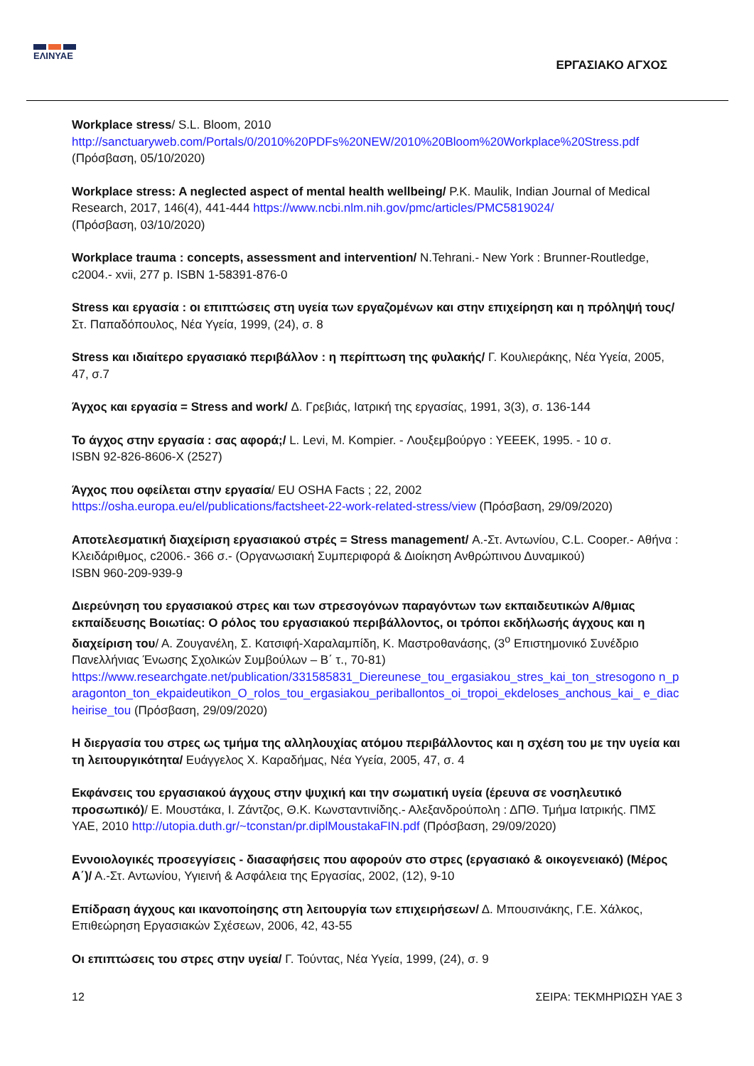ΕΛΙΝΥΑΕ
ΕΡΓΑΣΙΑΚΟ ΑΓΧΟΣ
Workplace stress/ S.L. Bloom, 2010
http://sanctuaryweb.com/Portals/0/2010%20PDFs%20NEW/2010%20Bloom%20Workplace%20Stress.pdf
(Πρόσβαση, 05/10/2020)
Workplace stress: A neglected aspect of mental health wellbeing/ P.K. Maulik, Indian Journal of Medical Research, 2017, 146(4), 441-444 https://www.ncbi.nlm.nih.gov/pmc/articles/PMC5819024/
(Πρόσβαση, 03/10/2020)
Workplace trauma : concepts, assessment and intervention/ N.Tehrani.- New York : Brunner-Routledge, c2004.- xvii, 277 p. ISBN 1-58391-876-0
Stress και εργασία : οι επιπτώσεις στη υγεία των εργαζομένων και στην επιχείρηση και η πρόληψή τους/ Στ. Παπαδόπουλος, Νέα Υγεία, 1999, (24), σ. 8
Stress και ιδιαίτερο εργασιακό περιβάλλον : η περίπτωση της φυλακής/ Γ. Κουλιεράκης, Νέα Υγεία, 2005, 47, σ.7
Άγχος και εργασία = Stress and work/ Δ. Γρεβιάς, Ιατρική της εργασίας, 1991, 3(3), σ. 136-144
Το άγχος στην εργασία : σας αφορά;/ L. Levi, M. Kompier. - Λουξεμβούργο : ΥΕΕΕΚ, 1995. - 10 σ.
ISBN 92-826-8606-X (2527)
Άγχος που οφείλεται στην εργασία/ EU OSHA Facts ; 22, 2002
https://osha.europa.eu/el/publications/factsheet-22-work-related-stress/view (Πρόσβαση, 29/09/2020)
Αποτελεσματική διαχείριση εργασιακού στρές = Stress management/ Α.-Στ. Αντωνίου, C.L. Cooper.- Αθήνα : Κλειδάριθμος, c2006.- 366 σ.- (Οργανωσιακή Συμπεριφορά & Διοίκηση Ανθρώπινου Δυναμικού)
ISBN 960-209-939-9
Διερεύνηση του εργασιακού στρες και των στρεσογόνων παραγόντων των εκπαιδευτικών Α/θμιας εκπαίδευσης Βοιωτίας: Ο ρόλος του εργασιακού περιβάλλοντος, οι τρόποι εκδήλωσής άγχους και η διαχείριση του/ Α. Ζουγανέλη, Σ. Κατσιφή-Χαραλαμπίδη, Κ. Μαστροθανάσης, (3<sup>ο</sup> Επιστημονικό Συνέδριο Πανελλήνιας Ένωσης Σχολικών Συμβούλων – Β΄ τ., 70-81)
https://www.researchgate.net/publication/331585831_Diereunese_tou_ergasiakou_stres_kai_ton_stresogono n_paragonton_ton_ekpaideutikon_O_rolos_tou_ergasiakou_periballontos_oi_tropoi_ekdeloses_anchous_kai_ e_diacheirise_tou (Πρόσβαση, 29/09/2020)
Η διεργασία του στρες ως τμήμα της αλληλουχίας ατόμου περιβάλλοντος και η σχέση του με την υγεία και τη λειτουργικότητα/ Ευάγγελος Χ. Καραδήμας, Νέα Υγεία, 2005, 47, σ. 4
Εκφάνσεις του εργασιακού άγχους στην ψυχική και την σωματική υγεία (έρευνα σε νοσηλευτικό προσωπικό)/ Ε. Μουστάκα, Ι. Ζάντζος, Θ.Κ. Κωνσταντινίδης.- Αλεξανδρούπολη : ΔΠΘ. Τμήμα Ιατρικής. ΠΜΣ ΥΑΕ, 2010 http://utopia.duth.gr/~tconstan/pr.diplMoustakaFIN.pdf (Πρόσβαση, 29/09/2020)
Εννοιολογικές προσεγγίσεις - διασαφήσεις που αφορούν στο στρες (εργασιακό & οικογενειακό) (Μέρος Α΄)/ Α.-Στ. Αντωνίου, Υγιεινή & Ασφάλεια της Εργασίας, 2002, (12), 9-10
Επίδραση άγχους και ικανοποίησης στη λειτουργία των επιχειρήσεων/ Δ. Μπουσινάκης, Γ.Ε. Χάλκος, Επιθεώρηση Εργασιακών Σχέσεων, 2006, 42, 43-55
Οι επιπτώσεις του στρες στην υγεία/ Γ. Τούντας, Νέα Υγεία, 1999, (24), σ. 9
12 ΣΕΙΡΑ: ΤΕΚΜΗΡΙΩΣΗ ΥΑΕ 3